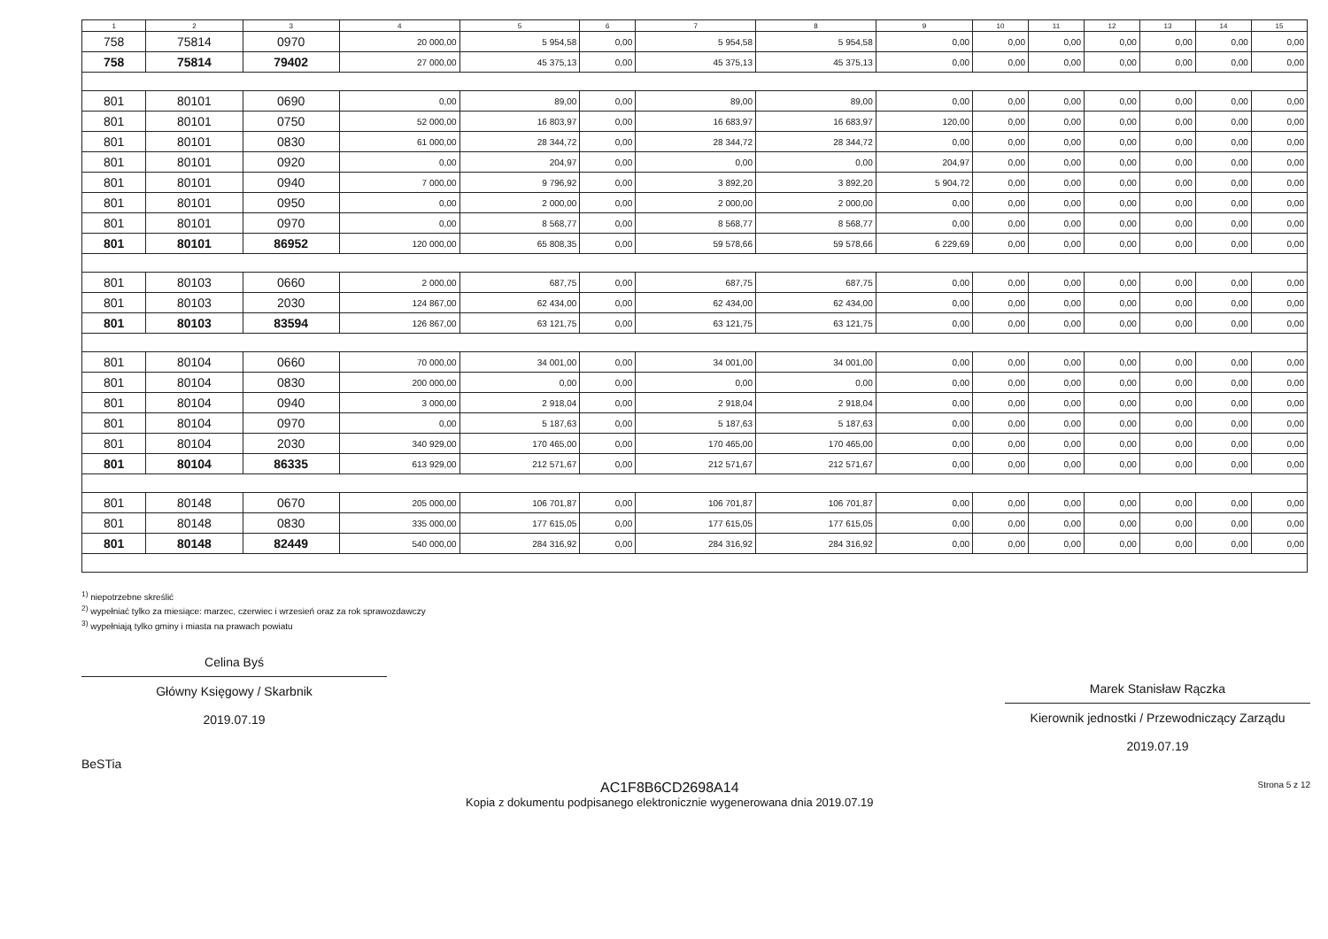| 1 | 2 | 3 | 4 | 5 | 6 | 7 | 8 | 9 | 10 | 11 | 12 | 13 | 14 | 15 |
| --- | --- | --- | --- | --- | --- | --- | --- | --- | --- | --- | --- | --- | --- | --- |
| 758 | 75814 | 0970 | 20 000,00 | 5 954,58 | 0,00 | 5 954,58 | 5 954,58 | 0,00 | 0,00 | 0,00 | 0,00 | 0,00 | 0,00 | 0,00 |
| 758 | 75814 | 79402 | 27 000,00 | 45 375,13 | 0,00 | 45 375,13 | 45 375,13 | 0,00 | 0,00 | 0,00 | 0,00 | 0,00 | 0,00 | 0,00 |
| 801 | 80101 | 0690 | 0,00 | 89,00 | 0,00 | 89,00 | 89,00 | 0,00 | 0,00 | 0,00 | 0,00 | 0,00 | 0,00 | 0,00 |
| 801 | 80101 | 0750 | 52 000,00 | 16 803,97 | 0,00 | 16 683,97 | 16 683,97 | 120,00 | 0,00 | 0,00 | 0,00 | 0,00 | 0,00 | 0,00 |
| 801 | 80101 | 0830 | 61 000,00 | 28 344,72 | 0,00 | 28 344,72 | 28 344,72 | 0,00 | 0,00 | 0,00 | 0,00 | 0,00 | 0,00 | 0,00 |
| 801 | 80101 | 0920 | 0,00 | 204,97 | 0,00 | 0,00 | 0,00 | 204,97 | 0,00 | 0,00 | 0,00 | 0,00 | 0,00 | 0,00 |
| 801 | 80101 | 0940 | 7 000,00 | 9 796,92 | 0,00 | 3 892,20 | 3 892,20 | 5 904,72 | 0,00 | 0,00 | 0,00 | 0,00 | 0,00 | 0,00 |
| 801 | 80101 | 0950 | 0,00 | 2 000,00 | 0,00 | 2 000,00 | 2 000,00 | 0,00 | 0,00 | 0,00 | 0,00 | 0,00 | 0,00 | 0,00 |
| 801 | 80101 | 0970 | 0,00 | 8 568,77 | 0,00 | 8 568,77 | 8 568,77 | 0,00 | 0,00 | 0,00 | 0,00 | 0,00 | 0,00 | 0,00 |
| 801 | 80101 | 86952 | 120 000,00 | 65 808,35 | 0,00 | 59 578,66 | 59 578,66 | 6 229,69 | 0,00 | 0,00 | 0,00 | 0,00 | 0,00 | 0,00 |
| 801 | 80103 | 0660 | 2 000,00 | 687,75 | 0,00 | 687,75 | 687,75 | 0,00 | 0,00 | 0,00 | 0,00 | 0,00 | 0,00 | 0,00 |
| 801 | 80103 | 2030 | 124 867,00 | 62 434,00 | 0,00 | 62 434,00 | 62 434,00 | 0,00 | 0,00 | 0,00 | 0,00 | 0,00 | 0,00 | 0,00 |
| 801 | 80103 | 83594 | 126 867,00 | 63 121,75 | 0,00 | 63 121,75 | 63 121,75 | 0,00 | 0,00 | 0,00 | 0,00 | 0,00 | 0,00 | 0,00 |
| 801 | 80104 | 0660 | 70 000,00 | 34 001,00 | 0,00 | 34 001,00 | 34 001,00 | 0,00 | 0,00 | 0,00 | 0,00 | 0,00 | 0,00 | 0,00 |
| 801 | 80104 | 0830 | 200 000,00 | 0,00 | 0,00 | 0,00 | 0,00 | 0,00 | 0,00 | 0,00 | 0,00 | 0,00 | 0,00 | 0,00 |
| 801 | 80104 | 0940 | 3 000,00 | 2 918,04 | 0,00 | 2 918,04 | 2 918,04 | 0,00 | 0,00 | 0,00 | 0,00 | 0,00 | 0,00 | 0,00 |
| 801 | 80104 | 0970 | 0,00 | 5 187,63 | 0,00 | 5 187,63 | 5 187,63 | 0,00 | 0,00 | 0,00 | 0,00 | 0,00 | 0,00 | 0,00 |
| 801 | 80104 | 2030 | 340 929,00 | 170 465,00 | 0,00 | 170 465,00 | 170 465,00 | 0,00 | 0,00 | 0,00 | 0,00 | 0,00 | 0,00 | 0,00 |
| 801 | 80104 | 86335 | 613 929,00 | 212 571,67 | 0,00 | 212 571,67 | 212 571,67 | 0,00 | 0,00 | 0,00 | 0,00 | 0,00 | 0,00 | 0,00 |
| 801 | 80148 | 0670 | 205 000,00 | 106 701,87 | 0,00 | 106 701,87 | 106 701,87 | 0,00 | 0,00 | 0,00 | 0,00 | 0,00 | 0,00 | 0,00 |
| 801 | 80148 | 0830 | 335 000,00 | 177 615,05 | 0,00 | 177 615,05 | 177 615,05 | 0,00 | 0,00 | 0,00 | 0,00 | 0,00 | 0,00 | 0,00 |
| 801 | 80148 | 82449 | 540 000,00 | 284 316,92 | 0,00 | 284 316,92 | 284 316,92 | 0,00 | 0,00 | 0,00 | 0,00 | 0,00 | 0,00 | 0,00 |
<sup>1)</sup> niepotrzebne skreślić
<sup>2)</sup> wypełniać tylko za miesiące: marzec, czerwiec i wrzesień oraz za rok sprawozdawczy
<sup>3)</sup> wypełniają tylko gminy i miasta na prawach powiatu
Celina Byś
Główny Księgowy / Skarbnik
2019.07.19
Marek Stanisław Rączka
Kierownik jednostki / Przewodniczący Zarządu
2019.07.19
BeSTia
AC1F8B6CD2698A14
Kopia z dokumentu podpisanego elektronicznie wygenerowana dnia 2019.07.19
Strona 5 z 12